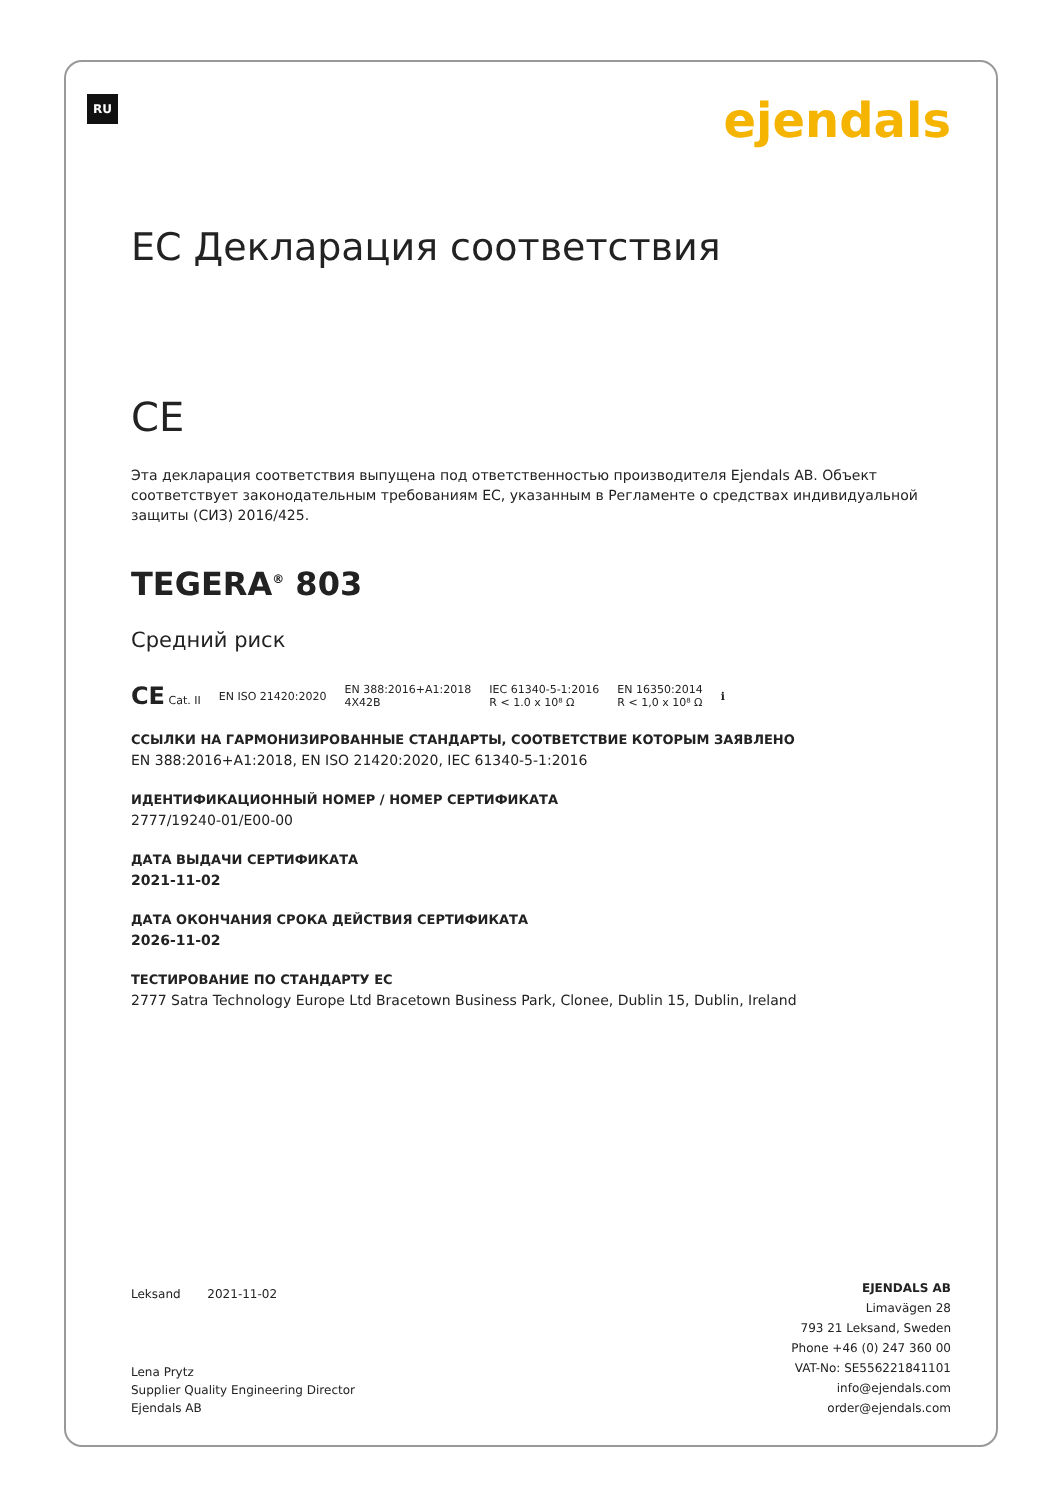RU ejendals
ЕС Декларация соответствия
CE
Эта декларация соответствия выпущена под ответственностью производителя Ejendals AB. Объект соответствует законодательным требованиям ЕС, указанным в Регламенте о средствах индивидуальной защиты (СИЗ) 2016/425.
TEGERA<sup>®</sup> 803
Средний риск
CE Cat. II EN ISO 21420:2020 EN 388:2016+A1:2018
4X42B IEC 61340-5-1:2016
R < 1.0 x 10⁸ Ω EN 16350:2014
R < 1,0 x 10⁸ Ω ℹ
ССЫЛКИ НА ГАРМОНИЗИРОВАННЫЕ СТАНДАРТЫ, СООТВЕТСТВИЕ КОТОРЫМ ЗАЯВЛЕНО
EN 388:2016+A1:2018, EN ISO 21420:2020, IEC 61340-5-1:2016
ИДЕНТИФИКАЦИОННЫЙ НОМЕР / НОМЕР СЕРТИФИКАТА
2777/19240-01/E00-00
ДАТА ВЫДАЧИ СЕРТИФИКАТА
2021-11-02
ДАТА ОКОНЧАНИЯ СРОКА ДЕЙСТВИЯ СЕРТИФИКАТА
2026-11-02
ТЕСТИРОВАНИЕ ПО СТАНДАРТУ ЕС
2777 Satra Technology Europe Ltd Bracetown Business Park, Clonee, Dublin 15, Dublin, Ireland
Leksand 2021-11-02
Lena Prytz
Supplier Quality Engineering Director
Ejendals AB
EJENDALS AB
Limavägen 28
793 21 Leksand, Sweden
Phone +46 (0) 247 360 00
VAT-No: SE556221841101
info@ejendals.com
order@ejendals.com